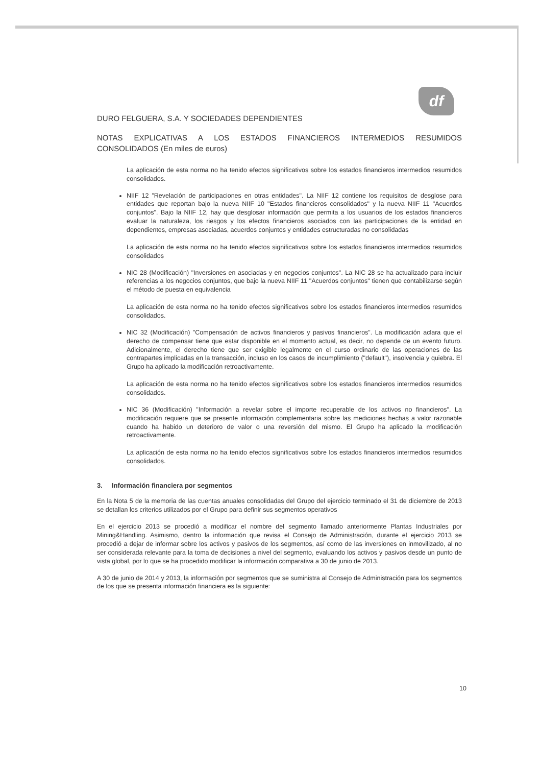df
DURO FELGUERA, S.A. Y SOCIEDADES DEPENDIENTES
NOTAS EXPLICATIVAS A LOS ESTADOS FINANCIEROS INTERMEDIOS RESUMIDOS CONSOLIDADOS (En miles de euros)
La aplicación de esta norma no ha tenido efectos significativos sobre los estados financieros intermedios resumidos consolidados.
NIIF 12 "Revelación de participaciones en otras entidades". La NIIF 12 contiene los requisitos de desglose para entidades que reportan bajo la nueva NIIF 10 "Estados financieros consolidados" y la nueva NIIF 11 "Acuerdos conjuntos". Bajo la NIIF 12, hay que desglosar información que permita a los usuarios de los estados financieros evaluar la naturaleza, los riesgos y los efectos financieros asociados con las participaciones de la entidad en dependientes, empresas asociadas, acuerdos conjuntos y entidades estructuradas no consolidadas
La aplicación de esta norma no ha tenido efectos significativos sobre los estados financieros intermedios resumidos consolidados
NIC 28 (Modificación) "Inversiones en asociadas y en negocios conjuntos". La NIC 28 se ha actualizado para incluir referencias a los negocios conjuntos, que bajo la nueva NIIF 11 "Acuerdos conjuntos" tienen que contabilizarse según el método de puesta en equivalencia
La aplicación de esta norma no ha tenido efectos significativos sobre los estados financieros intermedios resumidos consolidados.
NIC 32 (Modificación) "Compensación de activos financieros y pasivos financieros". La modificación aclara que el derecho de compensar tiene que estar disponible en el momento actual, es decir, no depende de un evento futuro. Adicionalmente, el derecho tiene que ser exigible legalmente en el curso ordinario de las operaciones de las contrapartes implicadas en la transacción, incluso en los casos de incumplimiento ("default"), insolvencia y quiebra. El Grupo ha aplicado la modificación retroactivamente.
La aplicación de esta norma no ha tenido efectos significativos sobre los estados financieros intermedios resumidos consolidados.
NIC 36 (Modificación) "Información a revelar sobre el importe recuperable de los activos no financieros". La modificación requiere que se presente información complementaria sobre las mediciones hechas a valor razonable cuando ha habido un deterioro de valor o una reversión del mismo. El Grupo ha aplicado la modificación retroactivamente.
La aplicación de esta norma no ha tenido efectos significativos sobre los estados financieros intermedios resumidos consolidados.
3. Información financiera por segmentos
En la Nota 5 de la memoria de las cuentas anuales consolidadas del Grupo del ejercicio terminado el 31 de diciembre de 2013 se detallan los criterios utilizados por el Grupo para definir sus segmentos operativos
En el ejercicio 2013 se procedió a modificar el nombre del segmento llamado anteriormente Plantas Industriales por Mining&Handling. Asimismo, dentro la información que revisa el Consejo de Administración, durante el ejercicio 2013 se procedió a dejar de informar sobre los activos y pasivos de los segmentos, así como de las inversiones en inmovilizado, al no ser considerada relevante para la toma de decisiones a nivel del segmento, evaluando los activos y pasivos desde un punto de vista global, por lo que se ha procedido modificar la información comparativa a 30 de junio de 2013.
A 30 de junio de 2014 y 2013, la información por segmentos que se suministra al Consejo de Administración para los segmentos de los que se presenta información financiera es la siguiente:
10